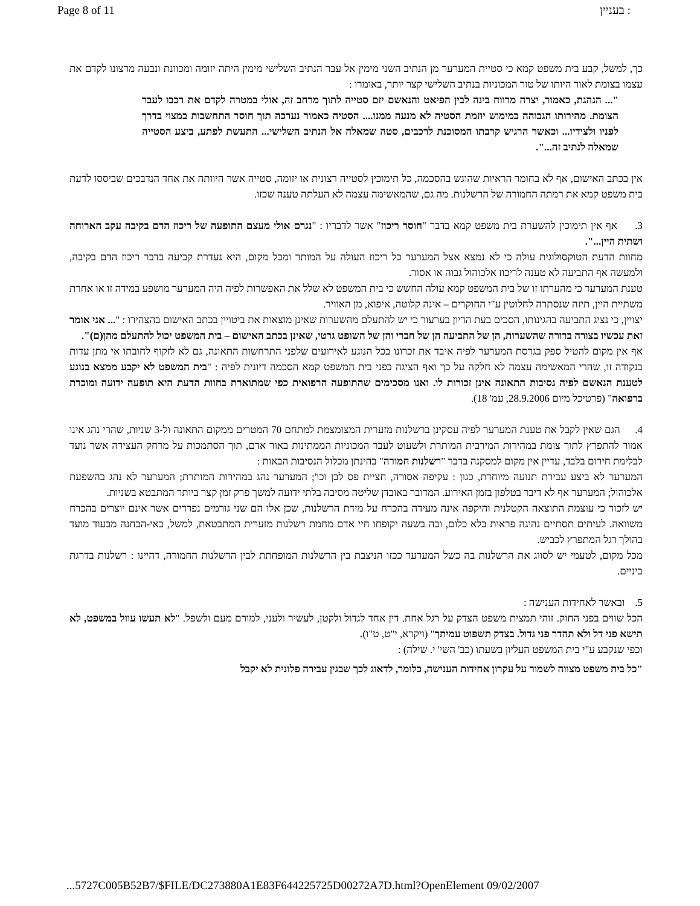Page 8 of 11 בעניין :
כך, למשל, קבע בית משפט קמא כי סטיית המערער מן הנתיב השני מימין אל עבר הנתיב השלישי מימין היתה יזומה ומכוונת ונבעה מרצונו לקדם את עצמו בצומת לאור היותו של טור המכוניות בנתיב השלישי קצר יותר, באומרו :
"... הנהגת, כאמור, יצרה מרווח בינה לבין הפיאט והנאשם יזם סטייה לתוך מרחב זה, אולי במטרה לקדם את רכבו לעבר הצומת. מהירותו הגבוהה במימוש יוזמת הסטיה לא מנעה ממנו.... הסטיה כאמור נערכה תוך חוסר התחשבות במצוי בדרך לפניו ולצידיו... וכאשר הרגיש קרבתו המסוכנת לרכבים, סטה שמאלה אל הנתיב השלישי... התעשת לפתע, ביצע הסטייה שמאלה לנתיב זה...".
אין בכתב האישום, אף לא בחומר הראיות שהוגש בהסכמה, כל תימוכין לסטייה רצונית או יזומה, סטייה אשר היוותה את אחד הנדבכים שביססו לדעת בית משפט קמא את רמתה החמורה של הרשלנות. מה גם, שהמאשימה עצמה לא העלתה טענה שכזו.
3. אף אין תימוכין להשערת בית משפט קמא בדבר "חוסר ריכוז" אשר לדבריו : "נגרם אולי מעצם התופעה של ריכוז הדם בקיבה עקב הארוחה ושתית היין...".
מחוות הדעת הטוקסולוגית עולה כי לא נמצא אצל המערער כל ריכוז העולה על המותר ומכל מקום, היא נעדרת קביעה בדבר ריכוז הדם בקיבה, ולמעשה אף התביעה לא טענה לריכוז אלכוהול גבוה או אסור.
טענת המערער כי מהערתו זו של בית המשפט קמא עולה החשש כי בית המשפט לא שלל את האפשרות לפיה היה המערער מושפע במידה זו או אחרת משתיית היין, תיזה שנסתרה לחלוטין ע"י החוקרים – אינה קלוטה, איפוא, מן האוויר.
יצויין, כי נציג התביעה בהגינותו, הסכים בעת הדיון בערעור כי יש להתעלם מהשערות שאינן מוצאות את ביטויין בכתב האישום בהצהירו : "... אני אומר זאת עכשיו בצורה ברורה שהשערות, הן של התביעה הן של חברי והן של השופט גרטי, שאינן בכתב האישום – בית המשפט יכול להתעלם מהן(ם)".
אף אין מקום להטיל ספק בגרסת המערער לפיה איבד את זכרונו בכל הנוגע לאירועים שלפני התרחשות התאונה, גם לא לזקוף לחובתו אי מתן עדות בנקודה זו, שהרי המאשימה עצמה לא חלקה על כך ואף הציגה בפני בית המשפט קמא הסכמה דיונית לפיה : "בית המשפט לא יקבע ממצא בנוגע לטענת הנאשם לפיה נסיבות התאונה אינן זכורות לו. ואנו מסכימים שהתופעה הרפואית כפי שמתוארת בחוות הדעת היא תופעה ידועה ומוכרת ברפואה" (פרטיכל מיום 28.9.2006, עמ' 18).
4. הגם שאין לקבל את טענת המערער לפיה עסקינן ברשלנות מזערית המצומצמת למתחם 70 המטרים ממקום התאונה ול-3 שניות, שהרי נהג אינו אמור להתפרץ לתוך צומת במהירות המירבית המותרת ולשעוט לעבר המכוניות הממתינות באור אדם, תוך הסתמכות על מרחק העצירה אשר נועד לבלימת חירום בלבד, עדיין אין מקום למסקנה בדבר "רשלנות חמורה" בהינתן מכלול הנסיבות הבאות :
המערער לא ביצע עבירת תנועה מיוחדת, כגון : עקיפה אסורה, חציית פס לבן וכו'; המערער נהג במהירות המותרת; המערער לא נהג בהשפעת אלכוהול; המערער אף לא דיבר בטלפון בזמן האירוע. המדובר באובדן שליטה מסיבה בלתי ידועה למשך פרק זמן קצר ביותר המתבטא בשניות.
יש לזכור כי עוצמת התוצאה הקטלנית והיקפה אינה מעידה בהכרח על מידת הרשלנות, שכן אלו הם שני גורמים נפרדים אשר אינם יוצרים בהכרח משוואה. לעיתים תסתיים נהיגה פראית בלא כלום, ובה בשעה יקופחו חיי אדם מחמת רשלנות מזערית המתבטאת, למשל, באי-הבחנה מבעוד מועד בהולך רגל המתפרץ לכביש.
מכל מקום, לטעמי יש לסווג את הרשלנות בה כשל המערער ככזו הניצבת בין הרשלנות המופחתת לבין הרשלנות החמורה, דהיינו : רשלנות בדרגת ביניים.
5. ובאשר לאחידות הענישה :
הכל שווים בפני החוק. זוהי תמצית משפט הצדק על רגל אחת. דין אחד לגדול ולקטן, לעשיר ולעני, למורם מעם ולשפל. "לא תעשו עוול במשפט, לא תישא פני דל ולא תהדר פני גדול. בצדק תשפוט עמיתך" (ויקרא, י"ט, ט"ו).
וכפי שנקבע ע"י בית המשפט העליון בשעתו (כב' השי' י. שילה) :
"כל בית משפט מצווה לשמור על עקרון אחידות הענישה, כלומר, לדאוג לכך שבגין עבירה פלונית לא יקבל
...5727C005B52B7/$FILE/DC273880A1E83F644225725D00272A7D.html?OpenElement 09/02/2007